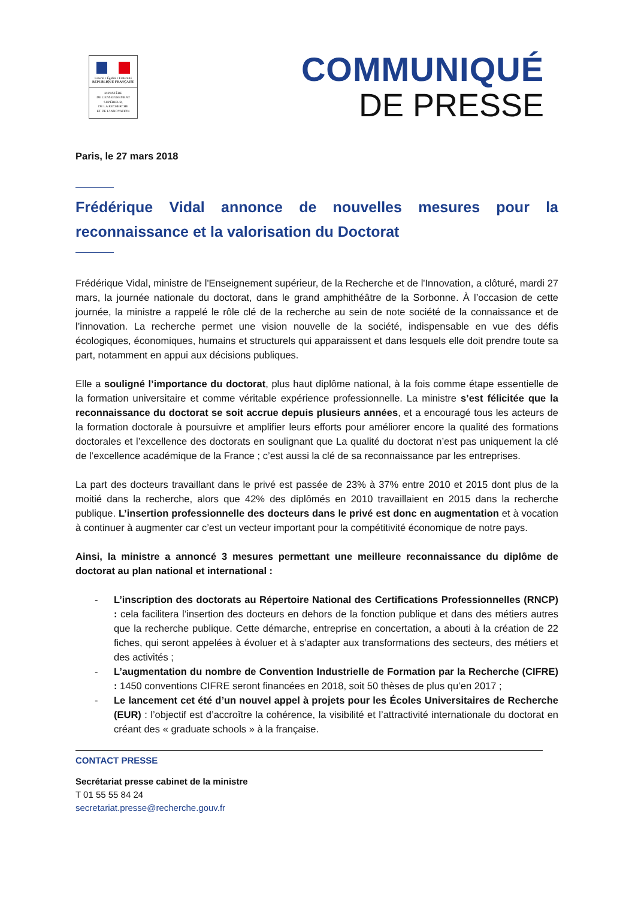Liberté • Égalité • Fraternité
RÉPUBLIQUE FRANÇAISE
MINISTÈRE
DE L'ENSEIGNEMENT
SUPÉRIEUR,
DE LA RECHERCHE
ET DE L'INNOVATION
COMMUNIQUÉ
DE PRESSE
Paris, le 27 mars 2018
Frédérique Vidal annonce de nouvelles mesures pour la reconnaissance et la valorisation du Doctorat
Frédérique Vidal, ministre de l'Enseignement supérieur, de la Recherche et de l'Innovation, a clôturé, mardi 27 mars, la journée nationale du doctorat, dans le grand amphithéâtre de la Sorbonne. À l’occasion de cette journée, la ministre a rappelé le rôle clé de la recherche au sein de note société de la connaissance et de l’innovation. La recherche permet une vision nouvelle de la société, indispensable en vue des défis écologiques, économiques, humains et structurels qui apparaissent et dans lesquels elle doit prendre toute sa part, notamment en appui aux décisions publiques.
Elle a souligné l’importance du doctorat, plus haut diplôme national, à la fois comme étape essentielle de la formation universitaire et comme véritable expérience professionnelle. La ministre s’est félicitée que la reconnaissance du doctorat se soit accrue depuis plusieurs années, et a encouragé tous les acteurs de la formation doctorale à poursuivre et amplifier leurs efforts pour améliorer encore la qualité des formations doctorales et l’excellence des doctorats en soulignant que La qualité du doctorat n’est pas uniquement la clé de l’excellence académique de la France ; c’est aussi la clé de sa reconnaissance par les entreprises.
La part des docteurs travaillant dans le privé est passée de 23% à 37% entre 2010 et 2015 dont plus de la moitié dans la recherche, alors que 42% des diplômés en 2010 travaillaient en 2015 dans la recherche publique. L’insertion professionnelle des docteurs dans le privé est donc en augmentation et à vocation à continuer à augmenter car c’est un vecteur important pour la compétitivité économique de notre pays.
Ainsi, la ministre a annoncé 3 mesures permettant une meilleure reconnaissance du diplôme de doctorat au plan national et international :
- L’inscription des doctorats au Répertoire National des Certifications Professionnelles (RNCP) : cela facilitera l’insertion des docteurs en dehors de la fonction publique et dans des métiers autres que la recherche publique. Cette démarche, entreprise en concertation, a abouti à la création de 22 fiches, qui seront appelées à évoluer et à s’adapter aux transformations des secteurs, des métiers et des activités ;
- L’augmentation du nombre de Convention Industrielle de Formation par la Recherche (CIFRE) : 1450 conventions CIFRE seront financées en 2018, soit 50 thèses de plus qu’en 2017 ;
- Le lancement cet été d’un nouvel appel à projets pour les Écoles Universitaires de Recherche (EUR) : l’objectif est d’accroître la cohérence, la visibilité et l’attractivité internationale du doctorat en créant des « graduate schools » à la française.
CONTACT PRESSE
Secrétariat presse cabinet de la ministre
T 01 55 55 84 24
secretariat.presse@recherche.gouv.fr